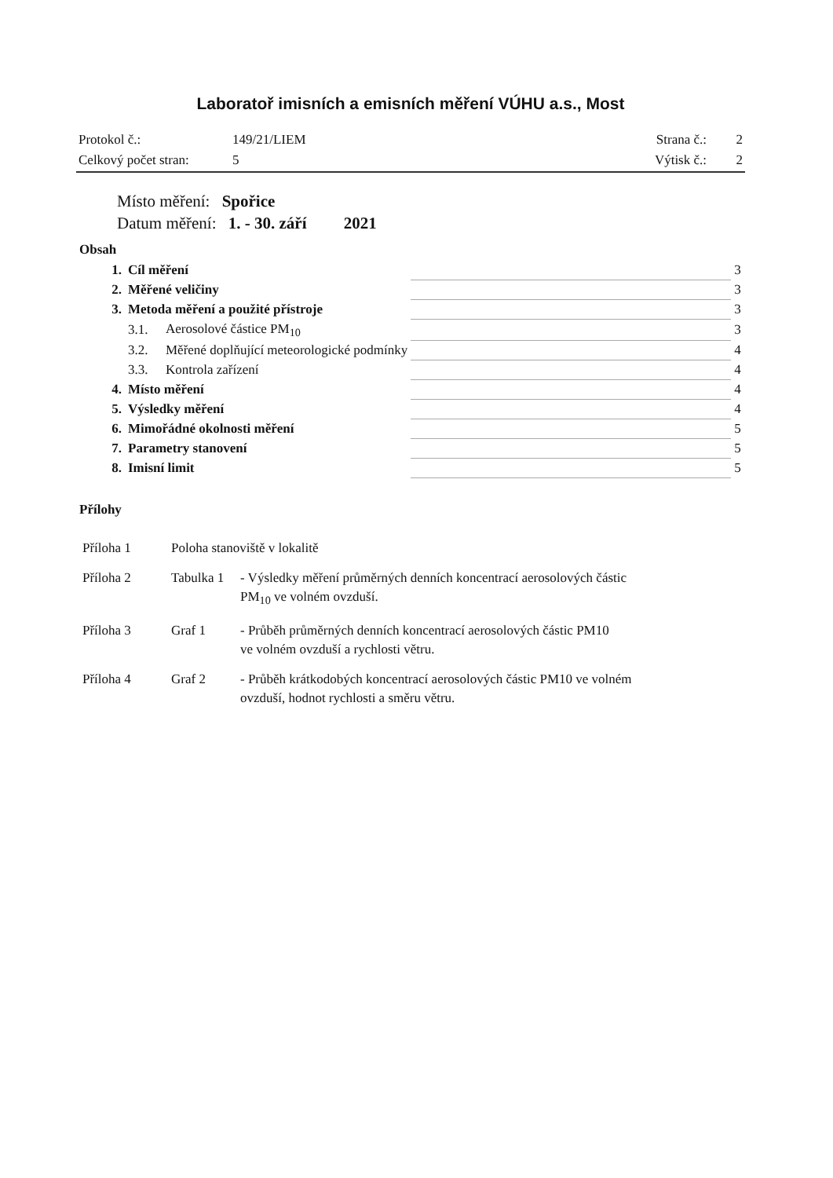Laboratoř imisních a emisních měření VÚHU a.s., Most
| Protokol č.: | 149/21/LIEM | Strana č.: | 2 |
| Celkový počet stran: | 5 | Výtisk č.: | 2 |
Místo měření: Spořice
Datum měření: 1. - 30. září 2021
Obsah
| 1. | Cíl měření | | | 3 |
| 2. | Měřené veličiny | | | 3 |
| 3. | Metoda měření a použité přístroje | | | 3 |
| | 3.1. | Aerosolové částice PM<sub>10</sub> | | 3 |
| | 3.2. | Měřené doplňující meteorologické podmínky | | 4 |
| | 3.3. | Kontrola zařízení | | 4 |
| 4. | Místo měření | | | 4 |
| 5. | Výsledky měření | | | 4 |
| 6. | Mimořádné okolnosti měření | | | 5 |
| 7. | Parametry stanovení | | | 5 |
| 8. | Imisní limit | | | 5 |
Přílohy
| Příloha 1 | Poloha stanoviště v lokalitě | |
| Příloha 2 | Tabulka 1 | - Výsledky měření průměrných denních koncentrací aerosolových částic PM<sub>10</sub> ve volném ovzduší. |
| Příloha 3 | Graf 1 | - Průběh průměrných denních koncentrací aerosolových částic PM10 ve volném ovzduší a rychlosti větru. |
| Příloha 4 | Graf 2 | - Průběh krátkodobých koncentrací aerosolových částic PM10 ve volném ovzduší, hodnot rychlosti a směru větru. |